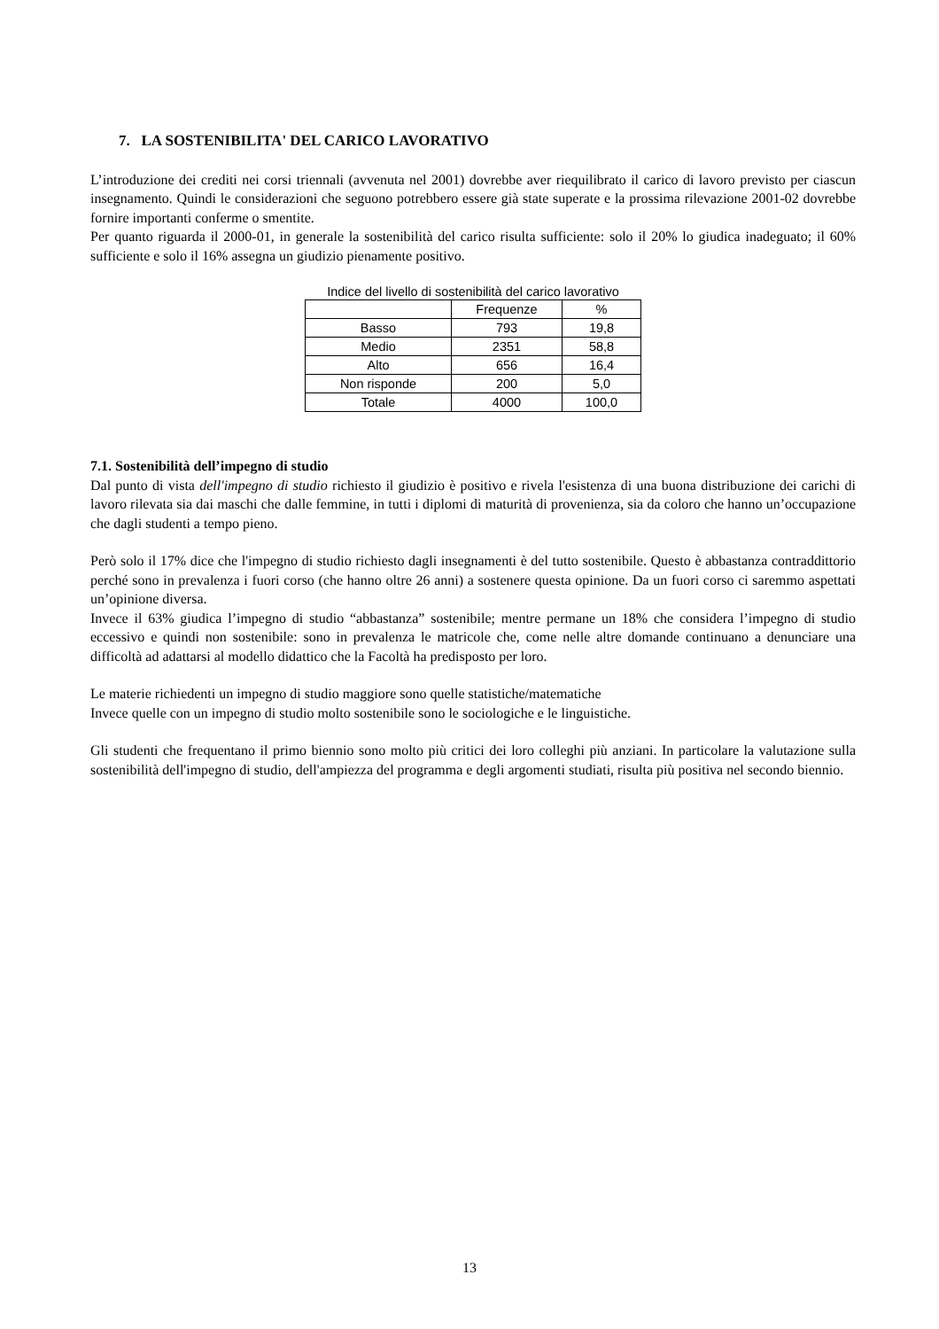7. LA SOSTENIBILITA' DEL CARICO LAVORATIVO
L’introduzione dei crediti nei corsi triennali (avvenuta nel 2001) dovrebbe aver riequilibrato il carico di lavoro previsto per ciascun insegnamento. Quindi le considerazioni che seguono potrebbero essere già state superate e la prossima rilevazione 2001-02 dovrebbe fornire importanti conferme o smentite.
Per quanto riguarda il 2000-01, in generale la sostenibilità del carico risulta sufficiente: solo il 20% lo giudica inadeguato; il 60% sufficiente e solo il 16% assegna un giudizio pienamente positivo.
Indice del livello di sostenibilità del carico lavorativo
| | Frequenze | % |
| Basso | 793 | 19,8 |
| Medio | 2351 | 58,8 |
| Alto | 656 | 16,4 |
| Non risponde | 200 | 5,0 |
| Totale | 4000 | 100,0 |
7.1. Sostenibilità dell’impegno di studio
Dal punto di vista dell'impegno di studio richiesto il giudizio è positivo e rivela l'esistenza di una buona distribuzione dei carichi di lavoro rilevata sia dai maschi che dalle femmine, in tutti i diplomi di maturità di provenienza, sia da coloro che hanno un’occupazione che dagli studenti a tempo pieno.
Però solo il 17% dice che l'impegno di studio richiesto dagli insegnamenti è del tutto sostenibile. Questo è abbastanza contraddittorio perché sono in prevalenza i fuori corso (che hanno oltre 26 anni) a sostenere questa opinione. Da un fuori corso ci saremmo aspettati un’opinione diversa.
Invece il 63% giudica l’impegno di studio “abbastanza” sostenibile; mentre permane un 18% che considera l’impegno di studio eccessivo e quindi non sostenibile: sono in prevalenza le matricole che, come nelle altre domande continuano a denunciare una difficoltà ad adattarsi al modello didattico che la Facoltà ha predisposto per loro.
Le materie richiedenti un impegno di studio maggiore sono quelle statistiche/matematiche
Invece quelle con un impegno di studio molto sostenibile sono le sociologiche e le linguistiche.
Gli studenti che frequentano il primo biennio sono molto più critici dei loro colleghi più anziani. In particolare la valutazione sulla sostenibilità dell'impegno di studio, dell'ampiezza del programma e degli argomenti studiati, risulta più positiva nel secondo biennio.
13